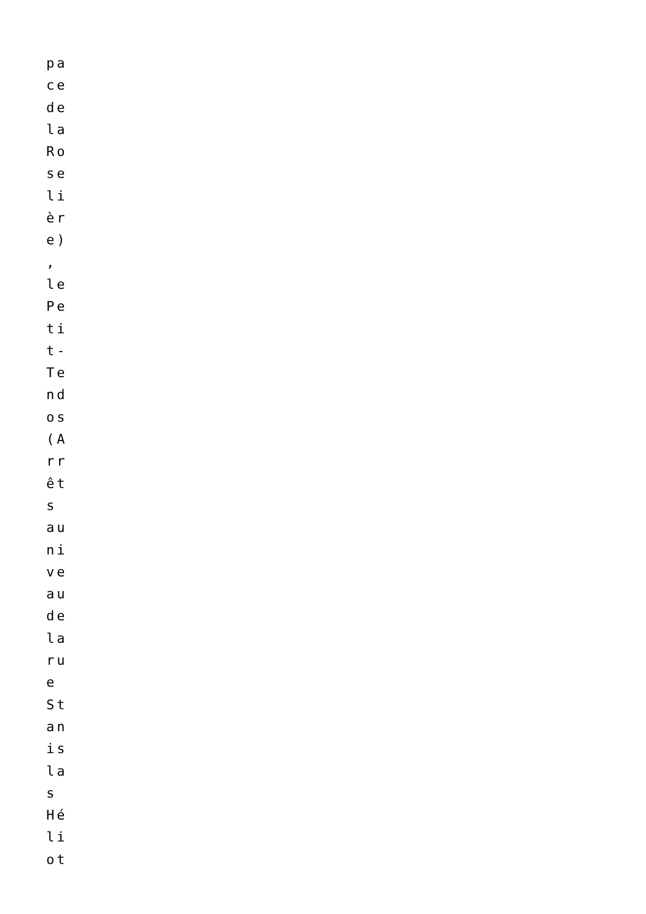pa
ce
de
la
Ro
se
li
èr
e)
,
le
Pe
ti
t-
Te
nd
os
(A
rr
êt
s
au
ni
ve
au
de
la
ru
e
St
an
is
la
s
Hé
li
ot